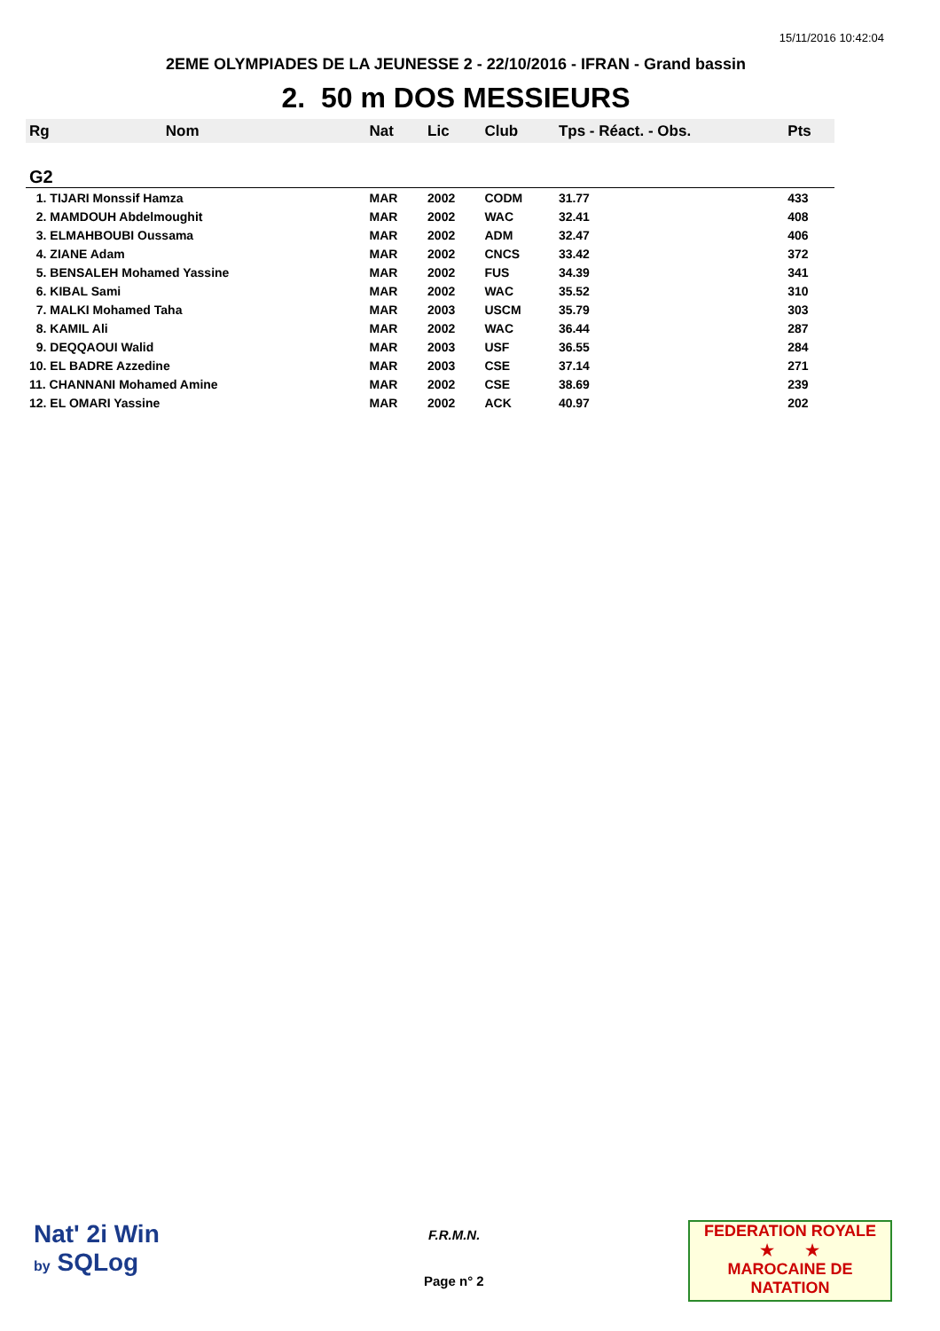15/11/2016 10:42:04
2EME OLYMPIADES DE LA JEUNESSE 2 - 22/10/2016 - IFRAN - Grand bassin
2. 50 m DOS MESSIEURS
| Rg | Nom | Nat | Lic | Club | Tps - Réact. - Obs. | Pts |
| --- | --- | --- | --- | --- | --- | --- |
| G2 | | | | | | |
| 1. TIJARI Monssif Hamza | | MAR | 2002 | CODM | 31.77 | 433 |
| 2. MAMDOUH Abdelmoughit | | MAR | 2002 | WAC | 32.41 | 408 |
| 3. ELMAHBOUBI Oussama | | MAR | 2002 | ADM | 32.47 | 406 |
| 4. ZIANE Adam | | MAR | 2002 | CNCS | 33.42 | 372 |
| 5. BENSALEH Mohamed Yassine | | MAR | 2002 | FUS | 34.39 | 341 |
| 6. KIBAL Sami | | MAR | 2002 | WAC | 35.52 | 310 |
| 7. MALKI Mohamed Taha | | MAR | 2003 | USCM | 35.79 | 303 |
| 8. KAMIL Ali | | MAR | 2002 | WAC | 36.44 | 287 |
| 9. DEQQAOUI Walid | | MAR | 2003 | USF | 36.55 | 284 |
| 10. EL BADRE Azzedine | | MAR | 2003 | CSE | 37.14 | 271 |
| 11. CHANNANI Mohamed Amine | | MAR | 2002 | CSE | 38.69 | 239 |
| 12. EL OMARI Yassine | | MAR | 2002 | ACK | 40.97 | 202 |
Nat' 2i Win
by SQLog
F.R.M.N.
Page n° 2
FEDERATION ROYALE
★ ★
MAROCAINE DE NATATION